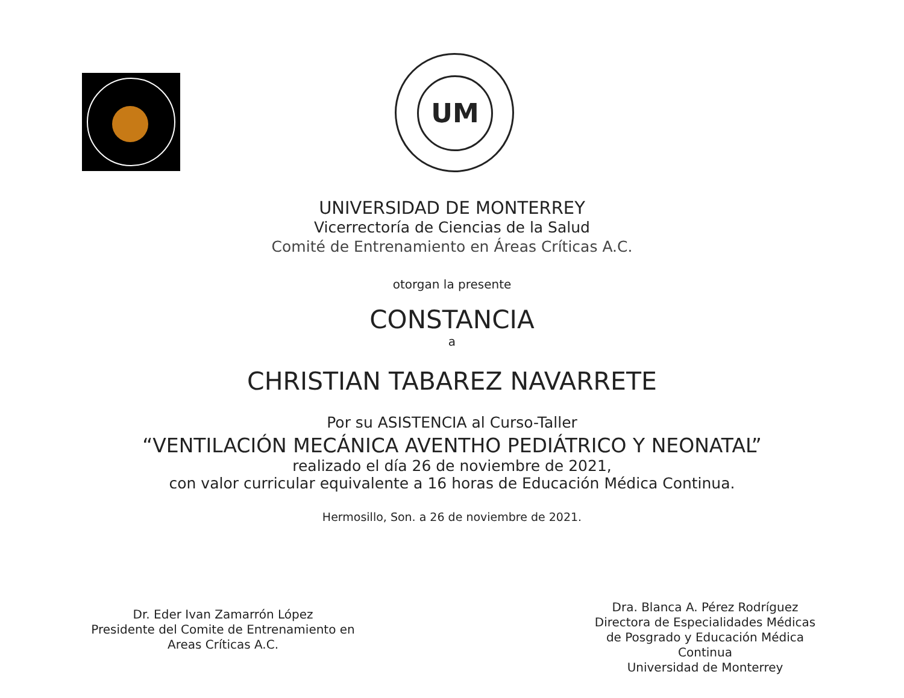UM
UNIVERSIDAD DE MONTERREY
Vicerrectoría de Ciencias de la Salud
Comité de Entrenamiento en Áreas Críticas A.C.
otorgan la presente
CONSTANCIA
a
CHRISTIAN TABAREZ NAVARRETE
Por su ASISTENCIA al Curso-Taller
“VENTILACIÓN MECÁNICA AVENTHO PEDIÁTRICO Y NEONATAL”
realizado el día 26 de noviembre de 2021,
con valor curricular equivalente a 16 horas de Educación Médica Continua.
Hermosillo, Son. a 26 de noviembre de 2021.
Dr. Eder Ivan Zamarrón López
Presidente del Comite de Entrenamiento en
Areas Críticas A.C.
Dra. Blanca A. Pérez Rodríguez
Directora de Especialidades Médicas
de Posgrado y Educación Médica Continua
Universidad de Monterrey